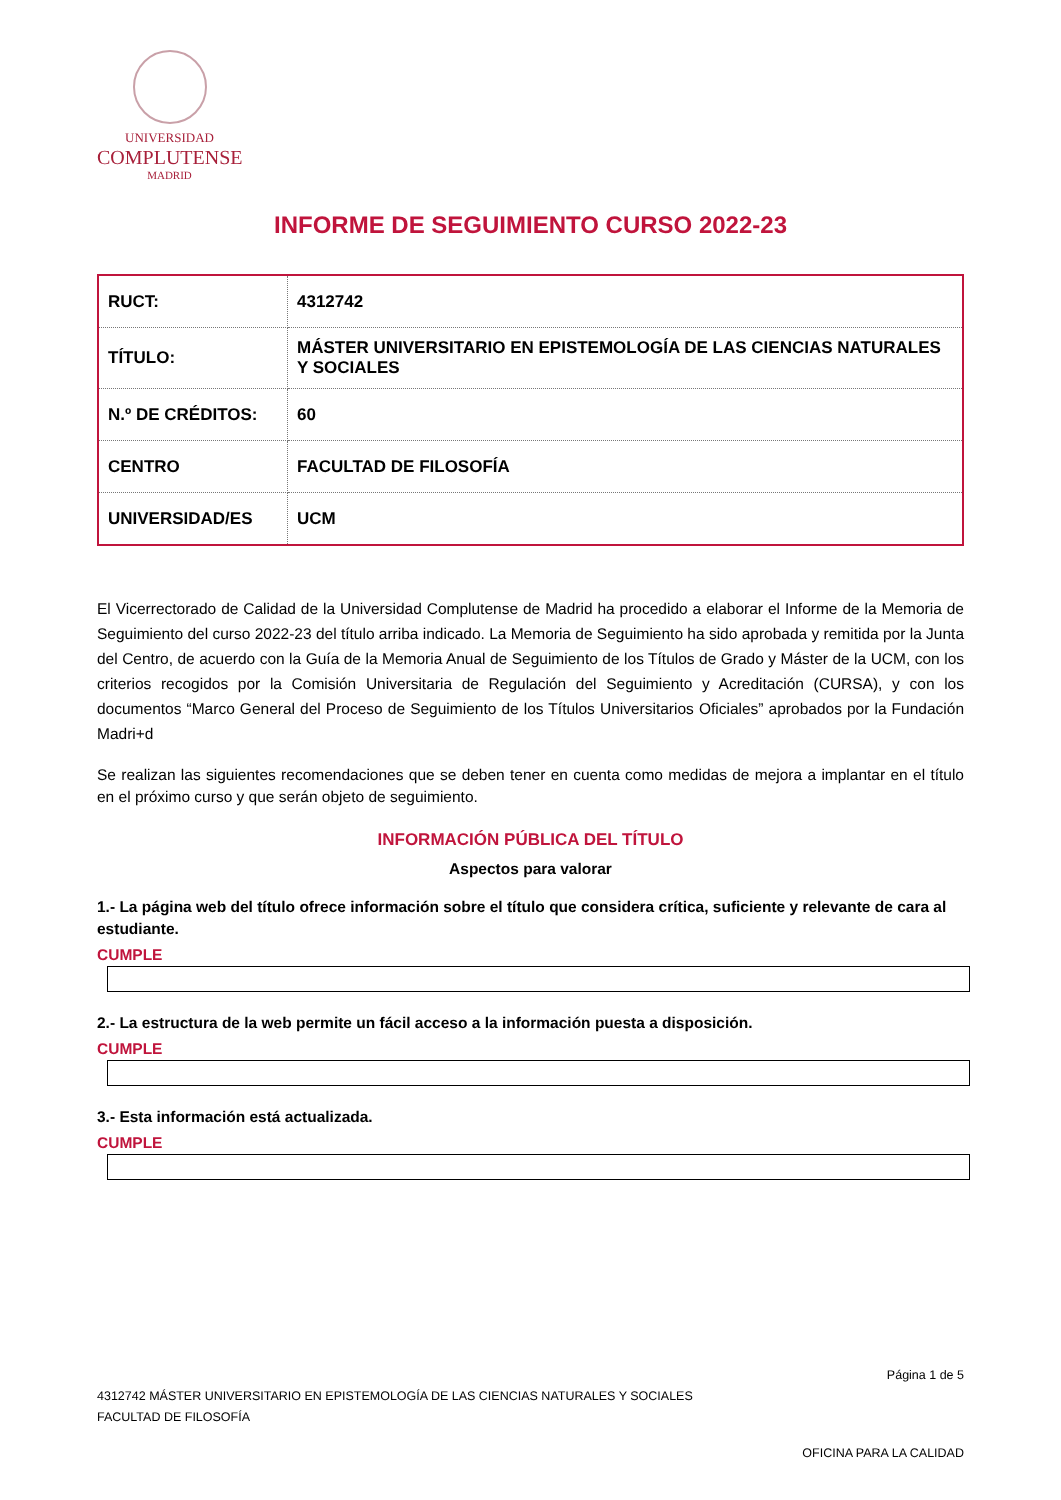UNIVERSIDAD
COMPLUTENSE
MADRID
INFORME DE SEGUIMIENTO CURSO 2022-23
| RUCT: | 4312742 |
| TÍTULO: | MÁSTER UNIVERSITARIO EN EPISTEMOLOGÍA DE LAS CIENCIAS NATURALES Y SOCIALES |
| N.º DE CRÉDITOS: | 60 |
| CENTRO | FACULTAD DE FILOSOFÍA |
| UNIVERSIDAD/ES | UCM |
El Vicerrectorado de Calidad de la Universidad Complutense de Madrid ha procedido a elaborar el Informe de la Memoria de Seguimiento del curso 2022-23 del título arriba indicado. La Memoria de Seguimiento ha sido aprobada y remitida por la Junta del Centro, de acuerdo con la Guía de la Memoria Anual de Seguimiento de los Títulos de Grado y Máster de la UCM, con los criterios recogidos por la Comisión Universitaria de Regulación del Seguimiento y Acreditación (CURSA), y con los documentos “Marco General del Proceso de Seguimiento de los Títulos Universitarios Oficiales” aprobados por la Fundación Madri+d
Se realizan las siguientes recomendaciones que se deben tener en cuenta como medidas de mejora a implantar en el título en el próximo curso y que serán objeto de seguimiento.
INFORMACIÓN PÚBLICA DEL TÍTULO
Aspectos para valorar
1.- La página web del título ofrece información sobre el título que considera crítica, suficiente y relevante de cara al estudiante.
CUMPLE
2.- La estructura de la web permite un fácil acceso a la información puesta a disposición.
CUMPLE
3.- Esta información está actualizada.
CUMPLE
Página 1 de 5
4312742 MÁSTER UNIVERSITARIO EN EPISTEMOLOGÍA DE LAS CIENCIAS NATURALES Y SOCIALES
FACULTAD DE FILOSOFÍA
OFICINA PARA LA CALIDAD